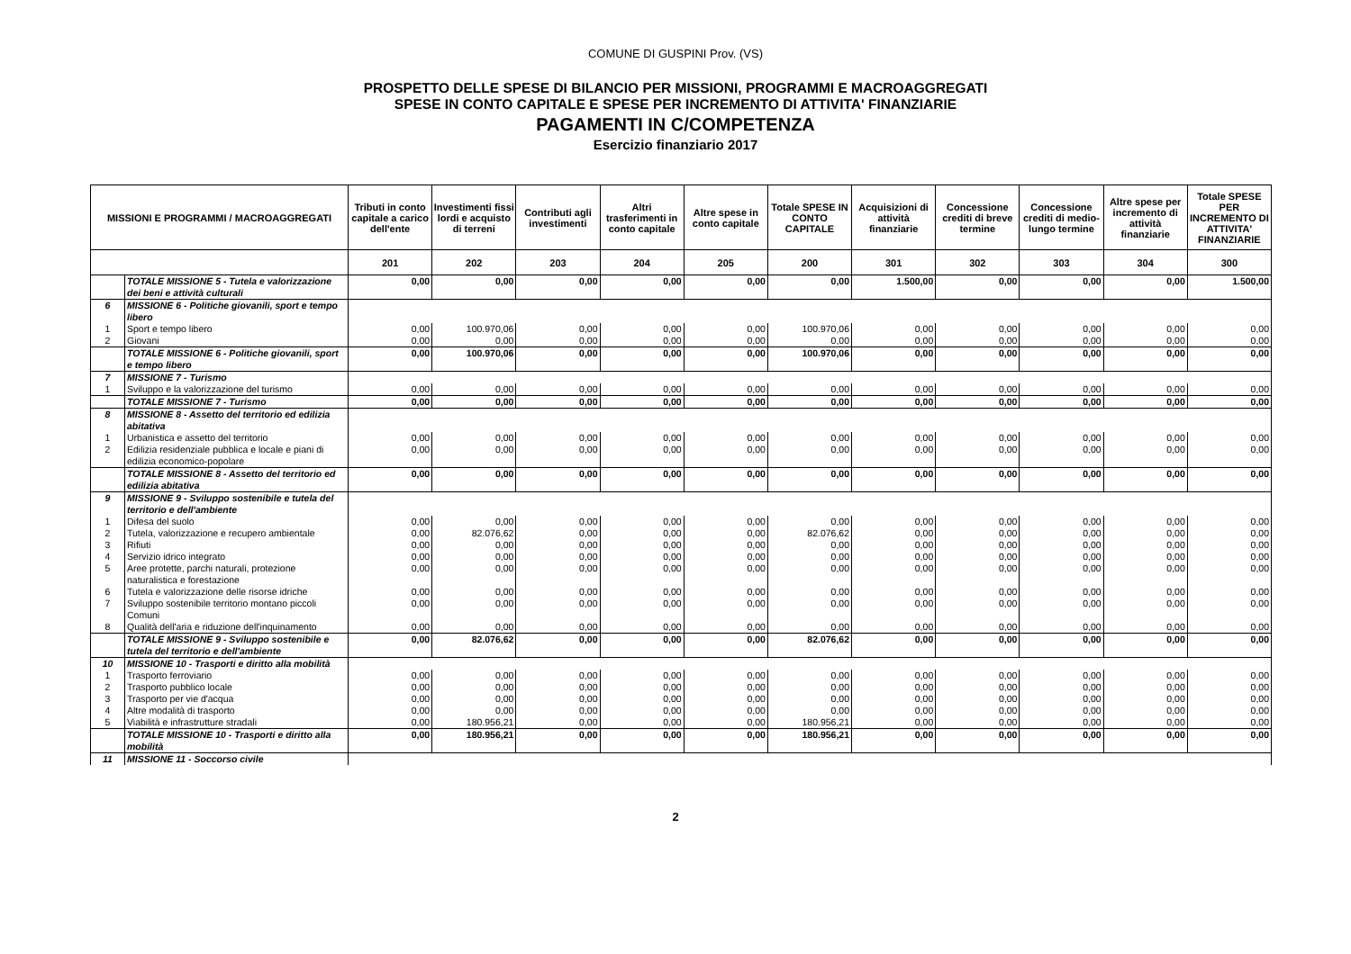COMUNE DI GUSPINI Prov. (VS)
PROSPETTO DELLE SPESE DI BILANCIO PER MISSIONI, PROGRAMMI E MACROAGGREGATI
SPESE IN CONTO CAPITALE E SPESE PER INCREMENTO DI ATTIVITA' FINANZIARIE
PAGAMENTI IN C/COMPETENZA
Esercizio finanziario 2017
| MISSIONI E PROGRAMMI / MACROAGGREGATI | | Tributi in conto capitale a carico dell'ente | Investimenti fissi lordi e acquisto di terreni | Contributi agli investimenti | Altri trasferimenti in conto capitale | Altre spese in conto capitale | Totale SPESE IN CONTO CAPITALE | Acquisizioni di attività finanziarie | Concessione crediti di breve termine | Concessione crediti di medio-lungo termine | Altre spese per incremento di attività finanziarie | Totale SPESE PER INCREMENTO DI ATTIVITA' FINANZIARIE |
| --- | --- | --- | --- | --- | --- | --- | --- | --- | --- | --- | --- | --- |
| | | 201 | 202 | 203 | 204 | 205 | 200 | 301 | 302 | 303 | 304 | 300 |
| | TOTALE MISSIONE 5 - Tutela e valorizzazione dei beni e attività culturali | 0,00 | 0,00 | 0,00 | 0,00 | 0,00 | 0,00 | 1.500,00 | 0,00 | 0,00 | 0,00 | 1.500,00 |
| 6 | MISSIONE 6 - Politiche giovanili, sport e tempo libero | | | | | | | | | | | |
| 1 | Sport e tempo libero | 0,00 | 100.970,06 | 0,00 | 0,00 | 0,00 | 100.970,06 | 0,00 | 0,00 | 0,00 | 0,00 | 0,00 |
| 2 | Giovani | 0,00 | 0,00 | 0,00 | 0,00 | 0,00 | 0,00 | 0,00 | 0,00 | 0,00 | 0,00 | 0,00 |
| | TOTALE MISSIONE 6 - Politiche giovanili, sport e tempo libero | 0,00 | 100.970,06 | 0,00 | 0,00 | 0,00 | 100.970,06 | 0,00 | 0,00 | 0,00 | 0,00 | 0,00 |
| 7 | MISSIONE 7 - Turismo | | | | | | | | | | | |
| 1 | Sviluppo e la valorizzazione del turismo | 0,00 | 0,00 | 0,00 | 0,00 | 0,00 | 0,00 | 0,00 | 0,00 | 0,00 | 0,00 | 0,00 |
| | TOTALE MISSIONE 7 - Turismo | 0,00 | 0,00 | 0,00 | 0,00 | 0,00 | 0,00 | 0,00 | 0,00 | 0,00 | 0,00 | 0,00 |
| 8 | MISSIONE 8 - Assetto del territorio ed edilizia abitativa | | | | | | | | | | | |
| 1 | Urbanistica e assetto del territorio | 0,00 | 0,00 | 0,00 | 0,00 | 0,00 | 0,00 | 0,00 | 0,00 | 0,00 | 0,00 | 0,00 |
| 2 | Edilizia residenziale pubblica e locale e piani di edilizia economico-popolare | 0,00 | 0,00 | 0,00 | 0,00 | 0,00 | 0,00 | 0,00 | 0,00 | 0,00 | 0,00 | 0,00 |
| | TOTALE MISSIONE 8 - Assetto del territorio ed edilizia abitativa | 0,00 | 0,00 | 0,00 | 0,00 | 0,00 | 0,00 | 0,00 | 0,00 | 0,00 | 0,00 | 0,00 |
| 9 | MISSIONE 9 - Sviluppo sostenibile e tutela del territorio e dell'ambiente | | | | | | | | | | | |
| 1 | Difesa del suolo | 0,00 | 0,00 | 0,00 | 0,00 | 0,00 | 0,00 | 0,00 | 0,00 | 0,00 | 0,00 | 0,00 |
| 2 | Tutela, valorizzazione e recupero ambientale | 0,00 | 82.076,62 | 0,00 | 0,00 | 0,00 | 82.076,62 | 0,00 | 0,00 | 0,00 | 0,00 | 0,00 |
| 3 | Rifiuti | 0,00 | 0,00 | 0,00 | 0,00 | 0,00 | 0,00 | 0,00 | 0,00 | 0,00 | 0,00 | 0,00 |
| 4 | Servizio idrico integrato | 0,00 | 0,00 | 0,00 | 0,00 | 0,00 | 0,00 | 0,00 | 0,00 | 0,00 | 0,00 | 0,00 |
| 5 | Aree protette, parchi naturali, protezione naturalistica e forestazione | 0,00 | 0,00 | 0,00 | 0,00 | 0,00 | 0,00 | 0,00 | 0,00 | 0,00 | 0,00 | 0,00 |
| 6 | Tutela e valorizzazione delle risorse idriche | 0,00 | 0,00 | 0,00 | 0,00 | 0,00 | 0,00 | 0,00 | 0,00 | 0,00 | 0,00 | 0,00 |
| 7 | Sviluppo sostenibile territorio montano piccoli Comuni | 0,00 | 0,00 | 0,00 | 0,00 | 0,00 | 0,00 | 0,00 | 0,00 | 0,00 | 0,00 | 0,00 |
| 8 | Qualità dell'aria e riduzione dell'inquinamento | 0,00 | 0,00 | 0,00 | 0,00 | 0,00 | 0,00 | 0,00 | 0,00 | 0,00 | 0,00 | 0,00 |
| | TOTALE MISSIONE 9 - Sviluppo sostenibile e tutela del territorio e dell'ambiente | 0,00 | 82.076,62 | 0,00 | 0,00 | 0,00 | 82.076,62 | 0,00 | 0,00 | 0,00 | 0,00 | 0,00 |
| 10 | MISSIONE 10 - Trasporti e diritto alla mobilità | | | | | | | | | | | |
| 1 | Trasporto ferroviario | 0,00 | 0,00 | 0,00 | 0,00 | 0,00 | 0,00 | 0,00 | 0,00 | 0,00 | 0,00 | 0,00 |
| 2 | Trasporto pubblico locale | 0,00 | 0,00 | 0,00 | 0,00 | 0,00 | 0,00 | 0,00 | 0,00 | 0,00 | 0,00 | 0,00 |
| 3 | Trasporto per vie d'acqua | 0,00 | 0,00 | 0,00 | 0,00 | 0,00 | 0,00 | 0,00 | 0,00 | 0,00 | 0,00 | 0,00 |
| 4 | Altre modalità di trasporto | 0,00 | 0,00 | 0,00 | 0,00 | 0,00 | 0,00 | 0,00 | 0,00 | 0,00 | 0,00 | 0,00 |
| 5 | Viabilità e infrastrutture stradali | 0,00 | 180.956,21 | 0,00 | 0,00 | 0,00 | 180.956,21 | 0,00 | 0,00 | 0,00 | 0,00 | 0,00 |
| | TOTALE MISSIONE 10 - Trasporti e diritto alla mobilità | 0,00 | 180.956,21 | 0,00 | 0,00 | 0,00 | 180.956,21 | 0,00 | 0,00 | 0,00 | 0,00 | 0,00 |
| 11 | MISSIONE 11 - Soccorso civile | | | | | | | | | | | |
2